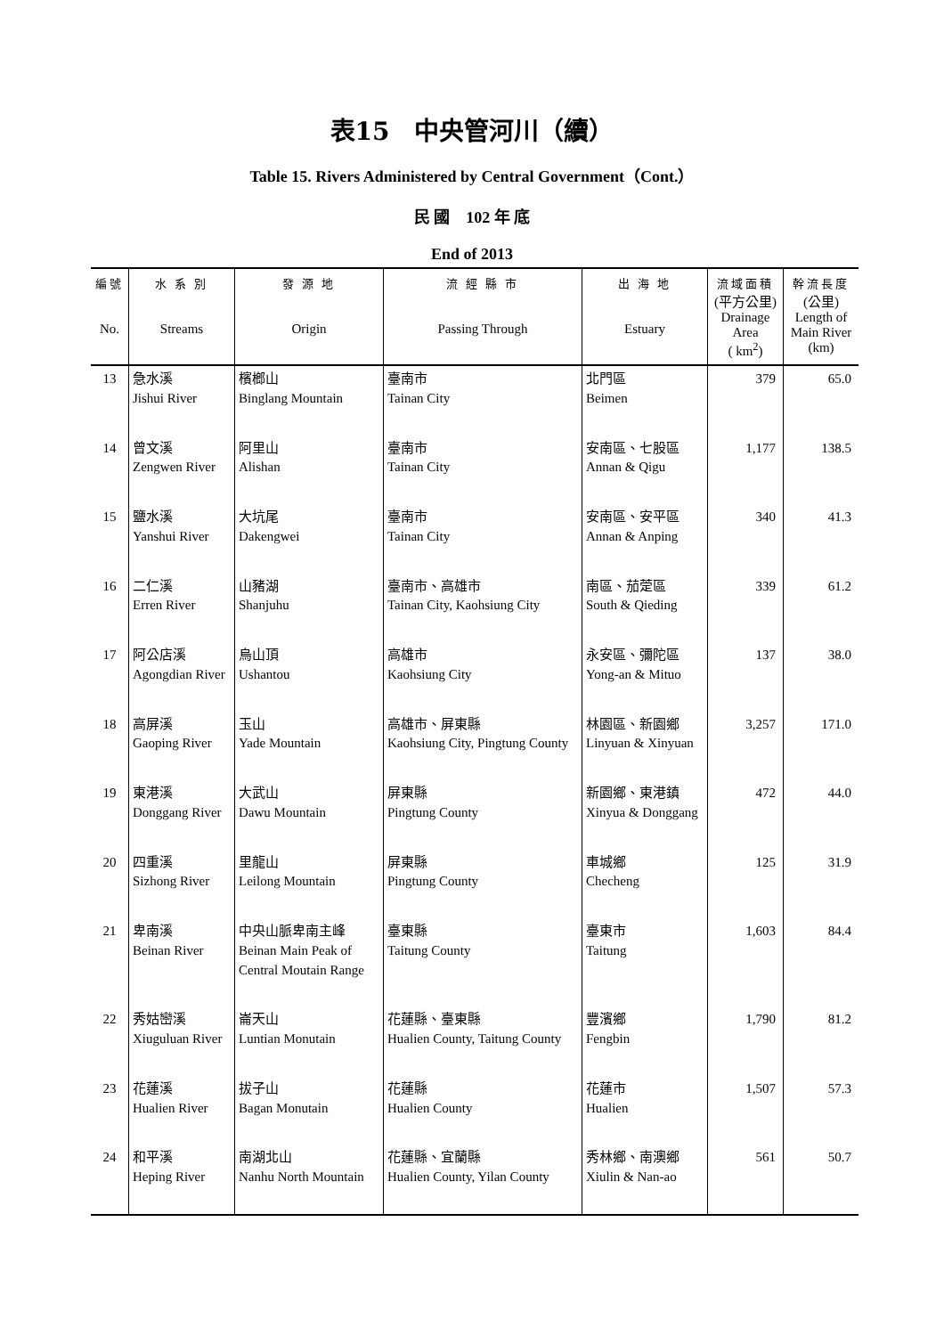表15　中央管河川（續）
Table 15. Rivers Administered by Central Government（Cont.）
民 國　102 年 底
End of 2013
| 編號 No. | 水 系 別 Streams | 發 源 地 Origin | 流 經 縣 市 Passing Through | 出 海 地 Estuary | 流域面積 (平方公里) Drainage Area ( km<sup>2</sup>) | 幹流長度 (公里) Length of Main River (km) |
| --- | --- | --- | --- | --- | --- | --- |
| 13 | 急水溪 Jishui River | 檳榔山 Binglang Mountain | 臺南市 Tainan City | 北門區 Beimen | 379 | 65.0 |
| 14 | 曾文溪 Zengwen River | 阿里山 Alishan | 臺南市 Tainan City | 安南區、七股區 Annan & Qigu | 1,177 | 138.5 |
| 15 | 鹽水溪 Yanshui River | 大坑尾 Dakengwei | 臺南市 Tainan City | 安南區、安平區 Annan & Anping | 340 | 41.3 |
| 16 | 二仁溪 Erren River | 山豬湖 Shanjuhu | 臺南市、高雄市 Tainan City, Kaohsiung City | 南區、茄萣區 South & Qieding | 339 | 61.2 |
| 17 | 阿公店溪 Agongdian River | 烏山頂 Ushantou | 高雄市 Kaohsiung City | 永安區、彌陀區 Yong-an & Mituo | 137 | 38.0 |
| 18 | 高屏溪 Gaoping River | 玉山 Yade Mountain | 高雄市、屏東縣 Kaohsiung City, Pingtung County | 林園區、新園鄉 Linyuan & Xinyuan | 3,257 | 171.0 |
| 19 | 東港溪 Donggang River | 大武山 Dawu Mountain | 屏東縣 Pingtung County | 新園鄉、東港鎮 Xinyua & Donggang | 472 | 44.0 |
| 20 | 四重溪 Sizhong River | 里龍山 Leilong Mountain | 屏東縣 Pingtung County | 車城鄉 Checheng | 125 | 31.9 |
| 21 | 卑南溪 Beinan River | 中央山脈卑南主峰 Beinan Main Peak of Central Moutain Range | 臺東縣 Taitung County | 臺東市 Taitung | 1,603 | 84.4 |
| 22 | 秀姑巒溪 Xiuguluan River | 崙天山 Luntian Monutain | 花蓮縣、臺東縣 Hualien County, Taitung County | 豐濱鄉 Fengbin | 1,790 | 81.2 |
| 23 | 花蓮溪 Hualien River | 拔子山 Bagan Monutain | 花蓮縣 Hualien County | 花蓮市 Hualien | 1,507 | 57.3 |
| 24 | 和平溪 Heping River | 南湖北山 Nanhu North Mountain | 花蓮縣、宜蘭縣 Hualien County, Yilan County | 秀林鄉、南澳鄉 Xiulin & Nan-ao | 561 | 50.7 |